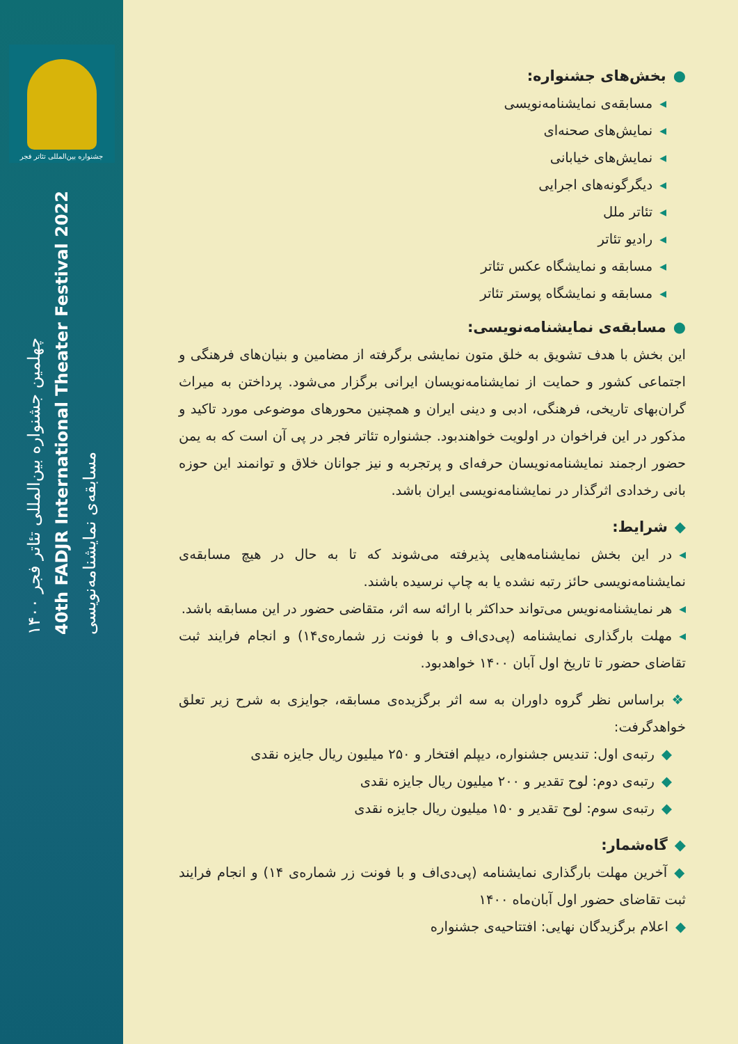●بخش‌های جشنواره:
◂مسابقه‌ی نمایشنامه‌نویسی
◂نمایش‌های صحنه‌ای
◂نمایش‌های خیابانی
◂دیگرگونه‌های اجرایی
◂تئاتر ملل
◂رادیو تئاتر
◂مسابقه و نمایشگاه عکس تئاتر
◂مسابقه و نمایشگاه پوستر تئاتر
●مسابقه‌ی نمایشنامه‌نویسی:
این بخش با هدف تشویق به خلق متون نمایشی برگرفته از مضامین و بنیان‌های فرهنگی و اجتماعی کشور و حمایت از نمایشنامه‌نویسان ایرانی برگزار می‌شود. پرداختن به میراث گران‌بهای تاریخی، فرهنگی، ادبی و دینی ایران و همچنین محورهای موضوعی مورد تاکید و مذکور در این فراخوان در اولویت خواهندبود. جشنواره تئاتر فجر در پی آن است که به یمن حضور ارجمند نمایشنامه‌نویسان حرفه‌ای و پرتجربه و نیز جوانان خلاق و توانمند این حوزه بانی رخدادی اثرگذار در نمایشنامه‌نویسی ایران باشد.
◆شرایط:
◂در این بخش نمایشنامه‌هایی پذیرفته می‌شوند که تا به حال در هیچ مسابقه‌ی نمایشنامه‌نویسی حائز رتبه نشده یا به چاپ نرسیده باشند.
◂هر نمایشنامه‌نویس می‌تواند حداکثر با ارائه سه اثر، متقاضی حضور در این مسابقه باشد.
◂مهلت بارگذاری نمایشنامه (پی‌دی‌اف و با فونت زر شماره‌ی۱۴) و انجام فرایند ثبت تقاضای حضور تا تاریخ اول آبان ۱۴۰۰ خواهدبود.
❖براساس نظر گروه داوران به سه اثر برگزیده‌ی مسابقه، جوایزی به شرح زیر تعلق خواهدگرفت:
◆رتبه‌ی اول: تندیس جشنواره، دیپلم افتخار و ۲۵۰ میلیون ریال جایزه نقدی
◆رتبه‌ی دوم: لوح تقدیر و ۲۰۰ میلیون ریال جایزه نقدی
◆رتبه‌ی سوم: لوح تقدیر و ۱۵۰ میلیون ریال جایزه نقدی
◆گاه‌شمار:
◆آخرین مهلت بارگذاری نمایشنامه (پی‌دی‌اف و با فونت زر شماره‌ی ۱۴) و انجام فرایند ثبت تقاضای حضور اول آبان‌ماه ۱۴۰۰
◆اعلام برگزیدگان نهایی: افتتاحیه‌ی جشنواره
جشنواره بین‌المللی تئاتر فجر
چهلمین جشنواره بین‌المللی تئاتر فجر ۱۴۰۰
40th FADJR International Theater Festival 2022
مسابقه‌ی نمایشنامه‌نویسی